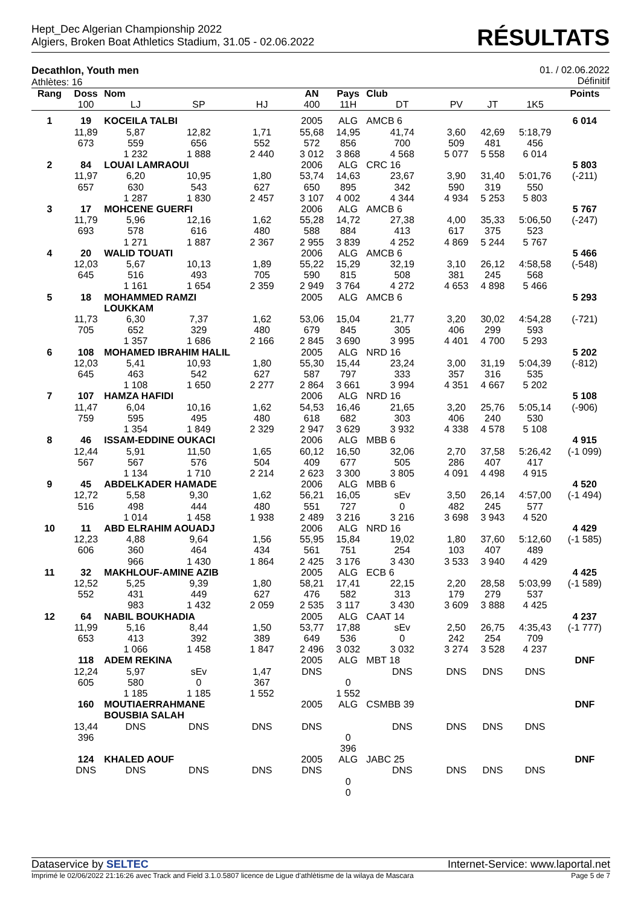Hept_Dec Algerian Championship 2022
Algiers, Broken Boat Athletics Stadium, 31.05 - 02.06.2022
RÉSULTATS
Decathlon, Youth men
Athlètes: 16
01. / 02.06.2022
Définitif
| Rang | Doss | Nom | | | AN | Pays | Club | | | | Points |
| --- | --- | --- | --- | --- | --- | --- | --- | --- | --- | --- | --- |
| | 100 | LJ | SP | HJ | 400 | 11H | DT | PV | JT | 1K5 | |
| 1 | 19 | KOCEILA TALBI | | | 2005 | ALG | AMCB 6 | | | | 6 014 |
| | 11,89 | 5,87 | 12,82 | 1,71 | 55,68 | 14,95 | 41,74 | 3,60 | 42,69 | 5:18,79 | |
| | 673 | 559 | 656 | 552 | 572 | 856 | 700 | 509 | 481 | 456 | |
| | | 1 232 | 1 888 | 2 440 | 3 012 | 3 868 | 4 568 | 5 077 | 5 558 | 6 014 | |
| 2 | 84 | LOUAI LAMRAOUI | | | 2006 | ALG | CRC 16 | | | | 5 803 |
| | 11,97 | 6,20 | 10,95 | 1,80 | 53,74 | 14,63 | 23,67 | 3,90 | 31,40 | 5:01,76 | (-211) |
| | 657 | 630 | 543 | 627 | 650 | 895 | 342 | 590 | 319 | 550 | |
| | | 1 287 | 1 830 | 2 457 | 3 107 | 4 002 | 4 344 | 4 934 | 5 253 | 5 803 | |
| 3 | 17 | MOHCENE GUERFI | | | 2006 | ALG | AMCB 6 | | | | 5 767 |
| | 11,79 | 5,96 | 12,16 | 1,62 | 55,28 | 14,72 | 27,38 | 4,00 | 35,33 | 5:06,50 | (-247) |
| | 693 | 578 | 616 | 480 | 588 | 884 | 413 | 617 | 375 | 523 | |
| | | 1 271 | 1 887 | 2 367 | 2 955 | 3 839 | 4 252 | 4 869 | 5 244 | 5 767 | |
| 4 | 20 | WALID TOUATI | | | 2006 | ALG | AMCB 6 | | | | 5 466 |
| | 12,03 | 5,67 | 10,13 | 1,89 | 55,22 | 15,29 | 32,19 | 3,10 | 26,12 | 4:58,58 | (-548) |
| | 645 | 516 | 493 | 705 | 590 | 815 | 508 | 381 | 245 | 568 | |
| | | 1 161 | 1 654 | 2 359 | 2 949 | 3 764 | 4 272 | 4 653 | 4 898 | 5 466 | |
| 5 | 18 | MOHAMMED RAMZI LOUKKAM | | | 2005 | ALG | AMCB 6 | | | | 5 293 |
| | 11,73 | 6,30 | 7,37 | 1,62 | 53,06 | 15,04 | 21,77 | 3,20 | 30,02 | 4:54,28 | (-721) |
| | 705 | 652 | 329 | 480 | 679 | 845 | 305 | 406 | 299 | 593 | |
| | | 1 357 | 1 686 | 2 166 | 2 845 | 3 690 | 3 995 | 4 401 | 4 700 | 5 293 | |
| 6 | 108 | MOHAMED IBRAHIM HALIL | | | 2005 | ALG | NRD 16 | | | | 5 202 |
| | 12,03 | 5,41 | 10,93 | 1,80 | 55,30 | 15,44 | 23,24 | 3,00 | 31,19 | 5:04,39 | (-812) |
| | 645 | 463 | 542 | 627 | 587 | 797 | 333 | 357 | 316 | 535 | |
| | | 1 108 | 1 650 | 2 277 | 2 864 | 3 661 | 3 994 | 4 351 | 4 667 | 5 202 | |
| 7 | 107 | HAMZA HAFIDI | | | 2006 | ALG | NRD 16 | | | | 5 108 |
| | 11,47 | 6,04 | 10,16 | 1,62 | 54,53 | 16,46 | 21,65 | 3,20 | 25,76 | 5:05,14 | (-906) |
| | 759 | 595 | 495 | 480 | 618 | 682 | 303 | 406 | 240 | 530 | |
| | | 1 354 | 1 849 | 2 329 | 2 947 | 3 629 | 3 932 | 4 338 | 4 578 | 5 108 | |
| 8 | 46 | ISSAM-EDDINE OUKACI | | | 2006 | ALG | MBB 6 | | | | 4 915 |
| | 12,44 | 5,91 | 11,50 | 1,65 | 60,12 | 16,50 | 32,06 | 2,70 | 37,58 | 5:26,42 | (-1 099) |
| | 567 | 567 | 576 | 504 | 409 | 677 | 505 | 286 | 407 | 417 | |
| | | 1 134 | 1 710 | 2 214 | 2 623 | 3 300 | 3 805 | 4 091 | 4 498 | 4 915 | |
| 9 | 45 | ABDELKADER HAMADE | | | 2006 | ALG | MBB 6 | | | | 4 520 |
| | 12,72 | 5,58 | 9,30 | 1,62 | 56,21 | 16,05 | sEv | 3,50 | 26,14 | 4:57,00 | (-1 494) |
| | 516 | 498 | 444 | 480 | 551 | 727 | 0 | 482 | 245 | 577 | |
| | | 1 014 | 1 458 | 1 938 | 2 489 | 3 216 | 3 216 | 3 698 | 3 943 | 4 520 | |
| 10 | 11 | ABD ELRAHIM AOUADJ | | | 2006 | ALG | NRD 16 | | | | 4 429 |
| | 12,23 | 4,88 | 9,64 | 1,56 | 55,95 | 15,84 | 19,02 | 1,80 | 37,60 | 5:12,60 | (-1 585) |
| | 606 | 360 | 464 | 434 | 561 | 751 | 254 | 103 | 407 | 489 | |
| | | 966 | 1 430 | 1 864 | 2 425 | 3 176 | 3 430 | 3 533 | 3 940 | 4 429 | |
| 11 | 32 | MAKHLOUF-AMINE AZIB | | | 2005 | ALG | ECB 6 | | | | 4 425 |
| | 12,52 | 5,25 | 9,39 | 1,80 | 58,21 | 17,41 | 22,15 | 2,20 | 28,58 | 5:03,99 | (-1 589) |
| | 552 | 431 | 449 | 627 | 476 | 582 | 313 | 179 | 279 | 537 | |
| | | 983 | 1 432 | 2 059 | 2 535 | 3 117 | 3 430 | 3 609 | 3 888 | 4 425 | |
| 12 | 64 | NABIL BOUKHADIA | | | 2005 | ALG | CAAT 14 | | | | 4 237 |
| | 11,99 | 5,16 | 8,44 | 1,50 | 53,77 | 17,88 | sEv | 2,50 | 26,75 | 4:35,43 | (-1 777) |
| | 653 | 413 | 392 | 389 | 649 | 536 | 0 | 242 | 254 | 709 | |
| | | 1 066 | 1 458 | 1 847 | 2 496 | 3 032 | 3 032 | 3 274 | 3 528 | 4 237 | |
| | 118 | ADEM REKINA | | | 2005 | ALG | MBT 18 | | | | DNF |
| | 12,24 | 5,97 | sEv | 1,47 | DNS | | DNS | DNS | DNS | DNS | |
| | 605 | 580 | 0 | 367 | | 0 | | | | | |
| | | 1 185 | 1 185 | 1 552 | | 1 552 | | | | | |
| | 160 | MOUTIAERRAHMANE BOUSBIA SALAH | | | 2005 | ALG | CSMBB 39 | | | | DNF |
| | 13,44 | DNS | DNS | DNS | DNS | | DNS | DNS | DNS | DNS | |
| | 396 | | | | | 0 | | | | | |
| | | | | | | 396 | | | | | |
| | 124 | KHALED AOUF | | | 2005 | ALG | JABC 25 | | | | DNF |
| | DNS | DNS | DNS | DNS | DNS | | DNS | DNS | DNS | DNS | |
| | | | | | | 0 | | | | | |
| | | | | | | 0 | | | | | |
Dataservice by SELTEC Internet-Service: www.laportal.net
Imprimé le 02/06/2022 21:16:26 avec Track and Field 3.1.0.5807 licence de Ligue d'athlètisme de la wilaya de Mascara
Page 5 de 7